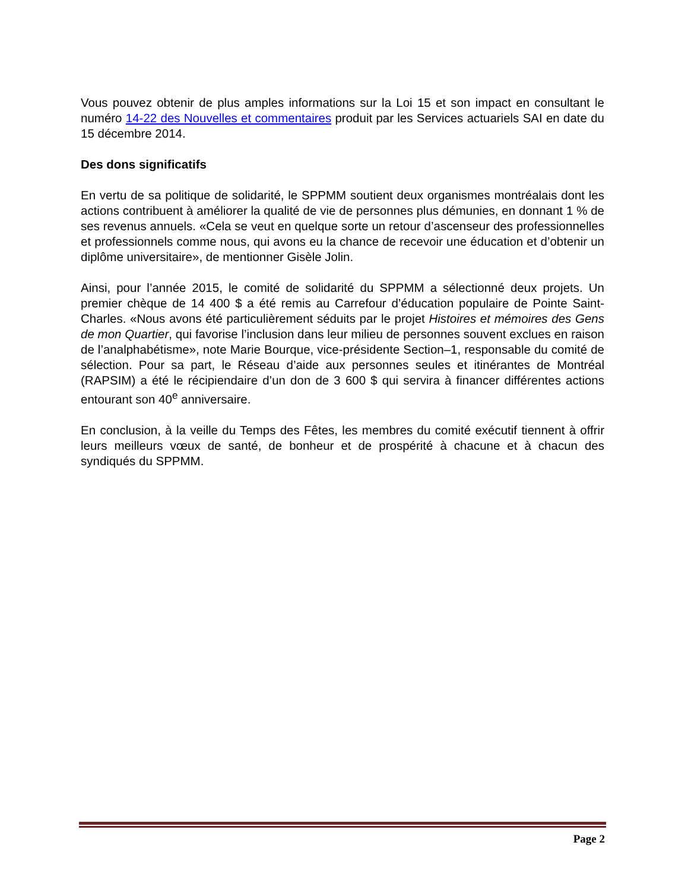Vous pouvez obtenir de plus amples informations sur la Loi 15 et son impact en consultant le numéro 14-22 des Nouvelles et commentaires produit par les Services actuariels SAI en date du 15 décembre 2014.
Des dons significatifs
En vertu de sa politique de solidarité, le SPPMM soutient deux organismes montréalais dont les actions contribuent à améliorer la qualité de vie de personnes plus démunies, en donnant 1 % de ses revenus annuels. «Cela se veut en quelque sorte un retour d’ascenseur des professionnelles et professionnels comme nous, qui avons eu la chance de recevoir une éducation et d’obtenir un diplôme universitaire», de mentionner Gisèle Jolin.
Ainsi, pour l’année 2015, le comité de solidarité du SPPMM a sélectionné deux projets. Un premier chèque de 14 400 $ a été remis au Carrefour d’éducation populaire de Pointe Saint-Charles. «Nous avons été particulièrement séduits par le projet Histoires et mémoires des Gens de mon Quartier, qui favorise l’inclusion dans leur milieu de personnes souvent exclues en raison de l’analphabétisme», note Marie Bourque, vice-présidente Section–1, responsable du comité de sélection. Pour sa part, le Réseau d’aide aux personnes seules et itinérantes de Montréal (RAPSIM) a été le récipiendaire d’un don de 3 600 $ qui servira à financer différentes actions entourant son 40<sup>e</sup> anniversaire.
En conclusion, à la veille du Temps des Fêtes, les membres du comité exécutif tiennent à offrir leurs meilleurs vœux de santé, de bonheur et de prospérité à chacune et à chacun des syndiqués du SPPMM.
Page 2